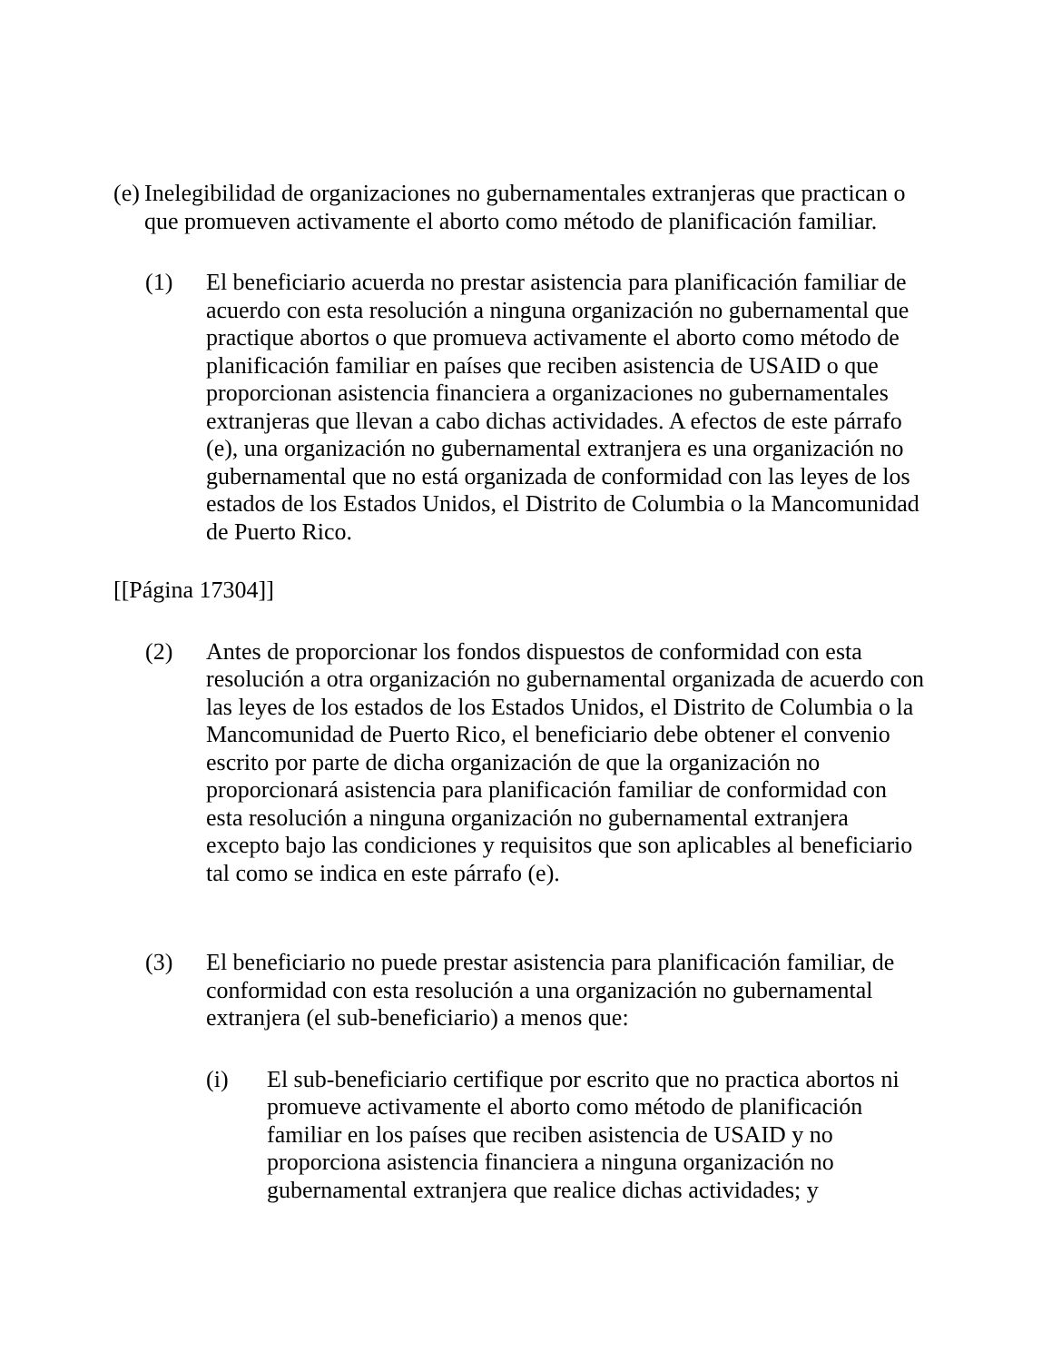(e)
Inelegibilidad de organizaciones no gubernamentales extranjeras que practican o que promueven activamente el aborto como método de planificación familiar.
(1) El beneficiario acuerda no prestar asistencia para planificación familiar de acuerdo con esta resolución a ninguna organización no gubernamental que practique abortos o que promueva activamente el aborto como método de planificación familiar en países que reciben asistencia de USAID o que proporcionan asistencia financiera a organizaciones no gubernamentales extranjeras que llevan a cabo dichas actividades. A efectos de este párrafo (e), una organización no gubernamental extranjera es una organización no gubernamental que no está organizada de conformidad con las leyes de los estados de los Estados Unidos, el Distrito de Columbia o la Mancomunidad de Puerto Rico.
[[Página 17304]]
(2) Antes de proporcionar los fondos dispuestos de conformidad con esta resolución a otra organización no gubernamental organizada de acuerdo con las leyes de los estados de los Estados Unidos, el Distrito de Columbia o la Mancomunidad de Puerto Rico, el beneficiario debe obtener el convenio escrito por parte de dicha organización de que la organización no proporcionará asistencia para planificación familiar de conformidad con esta resolución a ninguna organización no gubernamental extranjera excepto bajo las condiciones y requisitos que son aplicables al beneficiario tal como se indica en este párrafo (e).
(3) El beneficiario no puede prestar asistencia para planificación familiar, de conformidad con esta resolución a una organización no gubernamental extranjera (el sub-beneficiario) a menos que:
(i) El sub-beneficiario certifique por escrito que no practica abortos ni promueve activamente el aborto como método de planificación familiar en los países que reciben asistencia de USAID y no proporciona asistencia financiera a ninguna organización no gubernamental extranjera que realice dichas actividades; y